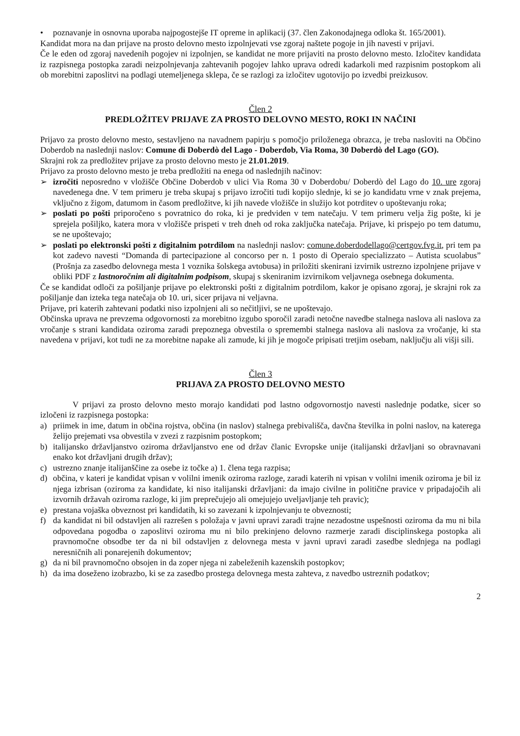• poznavanje in osnovna uporaba najpogostejše IT opreme in aplikacij (37. člen Zakonodajnega odloka št. 165/2001).
Kandidat mora na dan prijave na prosto delovno mesto izpolnjevati vse zgoraj naštete pogoje in jih navesti v prijavi.
Če le eden od zgoraj navedenih pogojev ni izpolnjen, se kandidat ne more prijaviti na prosto delovno mesto. Izločitev kandidata iz razpisnega postopka zaradi neizpolnjevanja zahtevanih pogojev lahko uprava odredi kadarkoli med razpisnim postopkom ali ob morebitni zaposlitvi na podlagi utemeljenega sklepa, če se razlogi za izločitev ugotovijo po izvedbi preizkusov.
Člen 2
PREDLOŽITEV PRIJAVE ZA PROSTO DELOVNO MESTO, ROKI IN NAČINI
Prijavo za prosto delovno mesto, sestavljeno na navadnem papirju s pomočjo priloženega obrazca, je treba nasloviti na Občino Doberdob na naslednji naslov: Comune di Doberdò del Lago - Doberdob, Via Roma, 30 Doberdò del Lago (GO).
Skrajni rok za predložitev prijave za prosto delovno mesto je 21.01.2019.
Prijavo za prosto delovno mesto je treba predložiti na enega od naslednjih načinov:
➢ izročiti neposredno v vložišče Občine Doberdob v ulici Via Roma 30 v Doberdobu/ Doberdò del Lago do 10. ure zgoraj navedenega dne. V tem primeru je treba skupaj s prijavo izročiti tudi kopijo slednje, ki se jo kandidatu vrne v znak prejema, vključno z žigom, datumom in časom predložitve, ki jih navede vložišče in služijo kot potrditev o upoštevanju roka;
➢ poslati po pošti priporočeno s povratnico do roka, ki je predviden v tem natečaju. V tem primeru velja žig pošte, ki je sprejela pošiljko, katera mora v vložišče prispeti v treh dneh od roka zaključka natečaja. Prijave, ki prispejo po tem datumu, se ne upoštevajo;
➢ poslati po elektronski pošti z digitalnim potrdilom na naslednji naslov: comune.doberdodellago@certgov.fvg.it, pri tem pa kot zadevo navesti “Domanda di partecipazione al concorso per n. 1 posto di Operaio specializzato – Autista scuolabus” (Prošnja za zasedbo delovnega mesta 1 voznika šolskega avtobusa) in priložiti skenirani izvirnik ustrezno izpolnjene prijave v obliki PDF z lastnoročnim ali digitalnim podpisom, skupaj s skeniranim izvirnikom veljavnega osebnega dokumenta.
Če se kandidat odloči za pošiljanje prijave po elektronski pošti z digitalnim potrdilom, kakor je opisano zgoraj, je skrajni rok za pošiljanje dan izteka tega natečaja ob 10. uri, sicer prijava ni veljavna.
Prijave, pri katerih zahtevani podatki niso izpolnjeni ali so nečitljivi, se ne upoštevajo.
Občinska uprava ne prevzema odgovornosti za morebitno izgubo sporočil zaradi netočne navedbe stalnega naslova ali naslova za vročanje s strani kandidata oziroma zaradi prepoznega obvestila o spremembi stalnega naslova ali naslova za vročanje, ki sta navedena v prijavi, kot tudi ne za morebitne napake ali zamude, ki jih je mogoče pripisati tretjim osebam, naključju ali višji sili.
Člen 3
PRIJAVA ZA PROSTO DELOVNO MESTO
V prijavi za prosto delovno mesto morajo kandidati pod lastno odgovornostjo navesti naslednje podatke, sicer so izločeni iz razpisnega postopka:
a) priimek in ime, datum in občina rojstva, občina (in naslov) stalnega prebivališča, davčna številka in polni naslov, na katerega želijo prejemati vsa obvestila v zvezi z razpisnim postopkom;
b) italijansko državljanstvo oziroma državljanstvo ene od držav članic Evropske unije (italijanski državljani so obravnavani enako kot državljani drugih držav);
c) ustrezno znanje italijanščine za osebe iz točke a) 1. člena tega razpisa;
d) občina, v kateri je kandidat vpisan v volilni imenik oziroma razloge, zaradi katerih ni vpisan v volilni imenik oziroma je bil iz njega izbrisan (oziroma za kandidate, ki niso italijanski državljani: da imajo civilne in politične pravice v pripadajočih ali izvornih državah oziroma razloge, ki jim preprečujejo ali omejujejo uveljavljanje teh pravic);
e) prestana vojaška obveznost pri kandidatih, ki so zavezani k izpolnjevanju te obveznosti;
f) da kandidat ni bil odstavljen ali razrešen s položaja v javni upravi zaradi trajne nezadostne uspešnosti oziroma da mu ni bila odpovedana pogodba o zaposlitvi oziroma mu ni bilo prekinjeno delovno razmerje zaradi disciplinskega postopka ali pravnomočne obsodbe ter da ni bil odstavljen z delovnega mesta v javni upravi zaradi zasedbe slednjega na podlagi neresničnih ali ponarejenih dokumentov;
g) da ni bil pravnomočno obsojen in da zoper njega ni zabeleženih kazenskih postopkov;
h) da ima doseženo izobrazbo, ki se za zasedbo prostega delovnega mesta zahteva, z navedbo ustreznih podatkov;
2